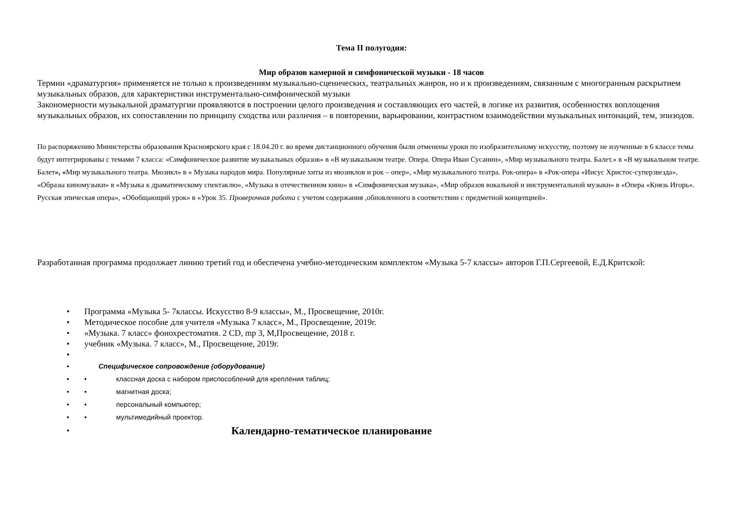Тема II полугодия:
Мир образов камерной и симфонической музыки - 18 часов
Термин «драматургия» применяется не только к произведениям музыкально-сценических, театральных жанров, но и к произведениям, связанным с многогранным раскрытием музыкальных образов, для характеристики инструментально-симфонической музыки
Закономерности музыкальной драматургии проявляются в построении целого произведения и составляющих его частей, в логике их развития, особенностях воплощения музыкальных образов, их сопоставлении по принципу сходства или различия – в повторении, варьировании, контрастном взаимодействии музыкальных интонаций, тем, эпизодов.
По распоряжению Министерства образования Красноярского края с 18.04.20 г. во время дистанционного обучения были отменены уроки по изобразительному искусству, поэтому не изученные в 6 классе темы будут интегрированы с темами 7 класса: «Симфоническое развитие музыкальных образов» в «В музыкальном театре. Опера. Опера Иван Сусанин», «Мир музыкального театра. Балет.» в «В музыкальном театре. Балет», «Мир музыкального театра. Мюзикл» в « Музыка народов мира. Популярные хиты из мюзиклов и рок – опер», «Мир музыкального театра. Рок-опера» в «Рок-опера «Иисус Христос-суперзвезда», «Образы киномузыки» в «Музыка к драматическому спектаклю», «Музыка в отечественном кино» в «Симфоническая музыка», «Мир образов вокальной и инструментальной музыки» в «Опера «Князь Игорь». Русская эпическая опера», «Обобщающий урок» в «Урок 35. Проверочная работа с учетом содержания ,обновленного в соответствии с предметной концепцией».
Разработанная программа продолжает линию третий год и обеспечена учебно-методическим комплектом «Музыка 5-7 классы» авторов Г.П.Сергеевой, Е.Д.Критской:
• Программа «Музыка 5- 7классы. Искусство 8-9 классы», М., Просвещение, 2010г.
• Методическое пособие для учителя «Музыка 7 класс», М., Просвещение, 2019г.
• «Музыка. 7 класс» фонохрестоматия. 2 CD, mp 3, М,Просвещение, 2018 г.
• учебник «Музыка. 7 класс», М., Просвещение, 2019г.
•
• Специфическое сопровождение (оборудование)
• • классная доска с набором приспособлений для крепления таблиц;
• • магнитная доска;
• • персональный компьютер;
• • мультимедийный проектор.
• Календарно-тематическое планирование